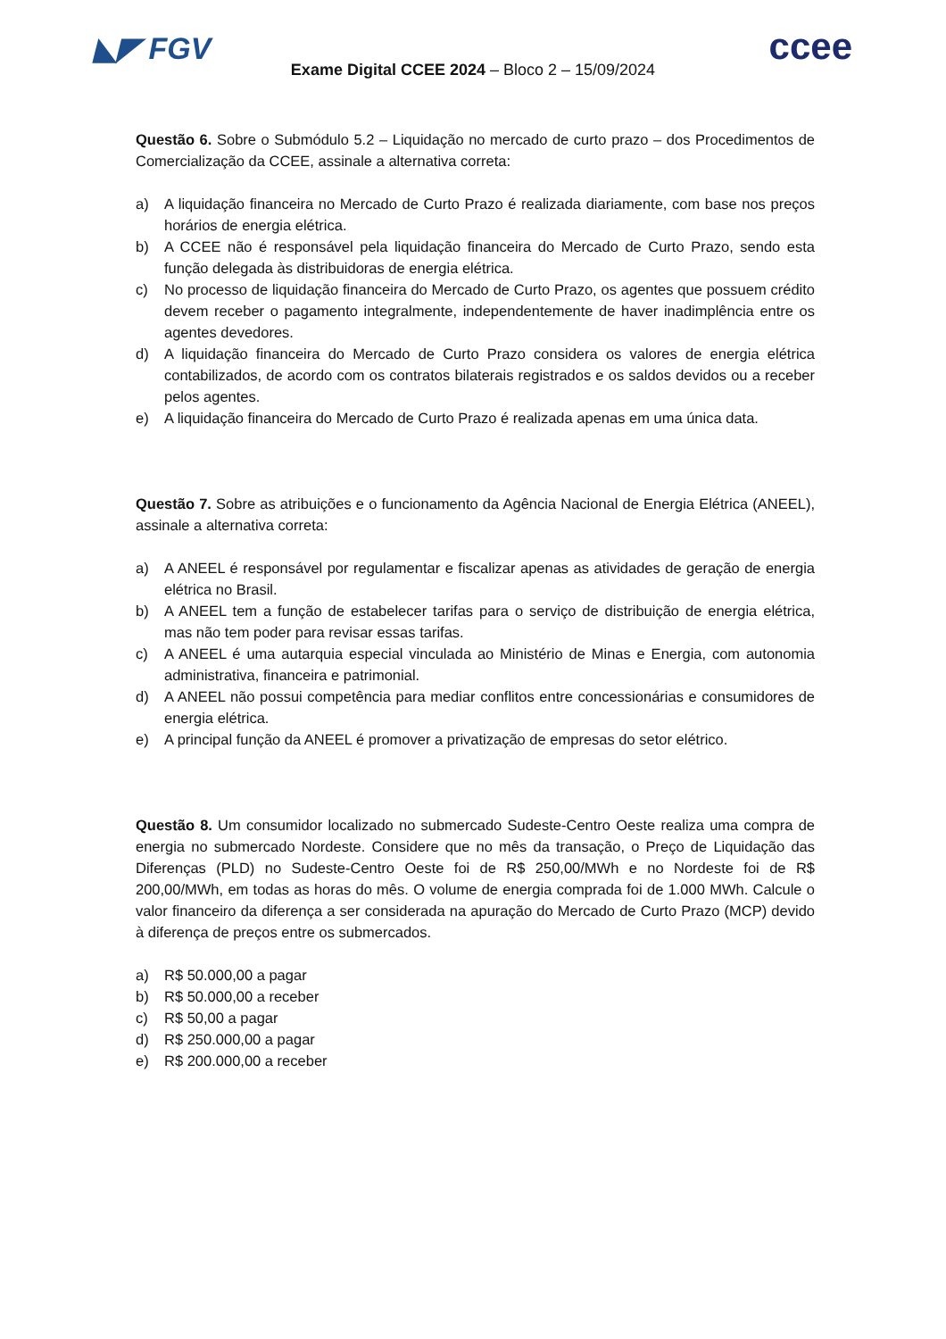◣◤ FGV ccee
Exame Digital CCEE 2024 – Bloco 2 – 15/09/2024
Questão 6. Sobre o Submódulo 5.2 – Liquidação no mercado de curto prazo – dos Procedimentos de Comercialização da CCEE, assinale a alternativa correta:
a) A liquidação financeira no Mercado de Curto Prazo é realizada diariamente, com base nos preços horários de energia elétrica.
b) A CCEE não é responsável pela liquidação financeira do Mercado de Curto Prazo, sendo esta função delegada às distribuidoras de energia elétrica.
c) No processo de liquidação financeira do Mercado de Curto Prazo, os agentes que possuem crédito devem receber o pagamento integralmente, independentemente de haver inadimplência entre os agentes devedores.
d) A liquidação financeira do Mercado de Curto Prazo considera os valores de energia elétrica contabilizados, de acordo com os contratos bilaterais registrados e os saldos devidos ou a receber pelos agentes.
e) A liquidação financeira do Mercado de Curto Prazo é realizada apenas em uma única data.
Questão 7. Sobre as atribuições e o funcionamento da Agência Nacional de Energia Elétrica (ANEEL), assinale a alternativa correta:
a) A ANEEL é responsável por regulamentar e fiscalizar apenas as atividades de geração de energia elétrica no Brasil.
b) A ANEEL tem a função de estabelecer tarifas para o serviço de distribuição de energia elétrica, mas não tem poder para revisar essas tarifas.
c) A ANEEL é uma autarquia especial vinculada ao Ministério de Minas e Energia, com autonomia administrativa, financeira e patrimonial.
d) A ANEEL não possui competência para mediar conflitos entre concessionárias e consumidores de energia elétrica.
e) A principal função da ANEEL é promover a privatização de empresas do setor elétrico.
Questão 8. Um consumidor localizado no submercado Sudeste-Centro Oeste realiza uma compra de energia no submercado Nordeste. Considere que no mês da transação, o Preço de Liquidação das Diferenças (PLD) no Sudeste-Centro Oeste foi de R$ 250,00/MWh e no Nordeste foi de R$ 200,00/MWh, em todas as horas do mês. O volume de energia comprada foi de 1.000 MWh. Calcule o valor financeiro da diferença a ser considerada na apuração do Mercado de Curto Prazo (MCP) devido à diferença de preços entre os submercados.
a) R$ 50.000,00 a pagar
b) R$ 50.000,00 a receber
c) R$ 50,00 a pagar
d) R$ 250.000,00 a pagar
e) R$ 200.000,00 a receber